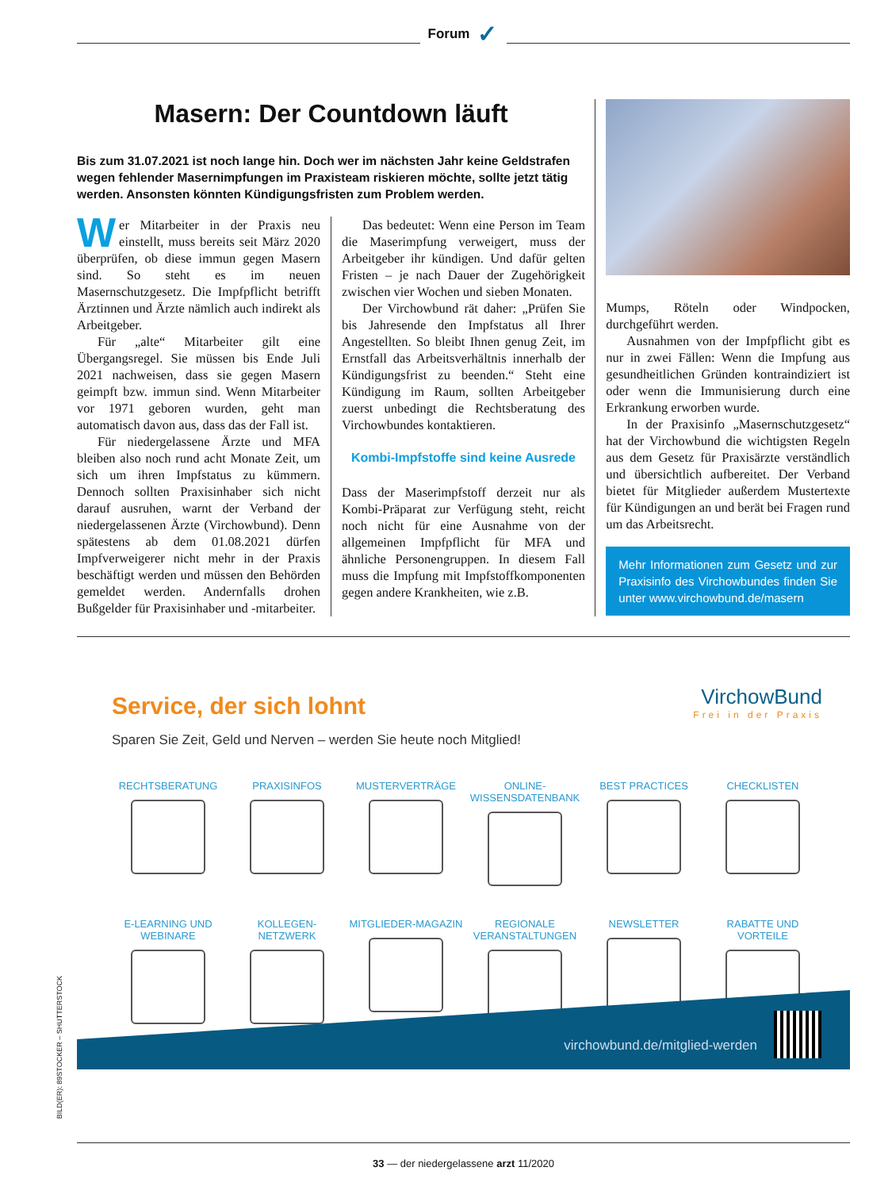Forum ✓
Masern: Der Countdown läuft
Bis zum 31.07.2021 ist noch lange hin. Doch wer im nächsten Jahr keine Geldstrafen wegen fehlender Masernimpfungen im Praxisteam riskieren möchte, sollte jetzt tätig werden. Ansonsten könnten Kündigungsfristen zum Problem werden.
Wer Mitarbeiter in der Praxis neu einstellt, muss bereits seit März 2020 überprüfen, ob diese immun gegen Masern sind. So steht es im neuen Masernschutzgesetz. Die Impfpflicht betrifft Ärztinnen und Ärzte nämlich auch indirekt als Arbeitgeber.
Für „alte“ Mitarbeiter gilt eine Übergangsregel. Sie müssen bis Ende Juli 2021 nachweisen, dass sie gegen Masern geimpft bzw. immun sind. Wenn Mitarbeiter vor 1971 geboren wurden, geht man automatisch davon aus, dass das der Fall ist.
Für niedergelassene Ärzte und MFA bleiben also noch rund acht Monate Zeit, um sich um ihren Impfstatus zu kümmern. Dennoch sollten Praxisinhaber sich nicht darauf ausruhen, warnt der Verband der niedergelassenen Ärzte (Virchowbund). Denn spätestens ab dem 01.08.2021 dürfen Impfverweigerer nicht mehr in der Praxis beschäftigt werden und müssen den Behörden gemeldet werden. Andernfalls drohen Bußgelder für Praxisinhaber und -mitarbeiter.
Das bedeutet: Wenn eine Person im Team die Maserimpfung verweigert, muss der Arbeitgeber ihr kündigen. Und dafür gelten Fristen – je nach Dauer der Zugehörigkeit zwischen vier Wochen und sieben Monaten.
Der Virchowbund rät daher: „Prüfen Sie bis Jahresende den Impfstatus all Ihrer Angestellten. So bleibt Ihnen genug Zeit, im Ernstfall das Arbeitsverhältnis innerhalb der Kündigungsfrist zu beenden.“ Steht eine Kündigung im Raum, sollten Arbeitgeber zuerst unbedingt die Rechtsberatung des Virchowbundes kontaktieren.
Kombi-Impfstoffe sind keine Ausrede
Dass der Maserimpfstoff derzeit nur als Kombi-Präparat zur Verfügung steht, reicht noch nicht für eine Ausnahme von der allgemeinen Impfpflicht für MFA und ähnliche Personengruppen. In diesem Fall muss die Impfung mit Impfstoffkomponenten gegen andere Krankheiten, wie z.B.
Mumps, Röteln oder Windpocken, durchgeführt werden.
Ausnahmen von der Impfpflicht gibt es nur in zwei Fällen: Wenn die Impfung aus gesundheitlichen Gründen kontraindiziert ist oder wenn die Immunisierung durch eine Erkrankung erworben wurde.
In der Praxisinfo „Masernschutzgesetz“ hat der Virchowbund die wichtigsten Regeln aus dem Gesetz für Praxisärzte verständlich und übersichtlich aufbereitet. Der Verband bietet für Mitglieder außerdem Mustertexte für Kündigungen an und berät bei Fragen rund um das Arbeitsrecht.
Mehr Informationen zum Gesetz und zur Praxisinfo des Virchowbundes finden Sie unter www.virchowbund.de/masern
Service, der sich lohnt
Sparen Sie Zeit, Geld und Nerven – werden Sie heute noch Mitglied!
VirchowBund
Frei in der Praxis
RECHTSBERATUNG
PRAXISINFOS
MUSTERVERTRÄGE
ONLINE-
WISSENSDATENBANK
BEST PRACTICES
CHECKLISTEN
E-LEARNING UND
WEBINARE
KOLLEGEN-
NETZWERK
MITGLIEDER-MAGAZIN
REGIONALE
VERANSTALTUNGEN
NEWSLETTER
RABATTE UND
VORTEILE
virchowbund.de/mitglied-werden
BILD(ER): 89STOCKER – SHUTTERSTOCK
33 — der niedergelassene arzt 11/2020